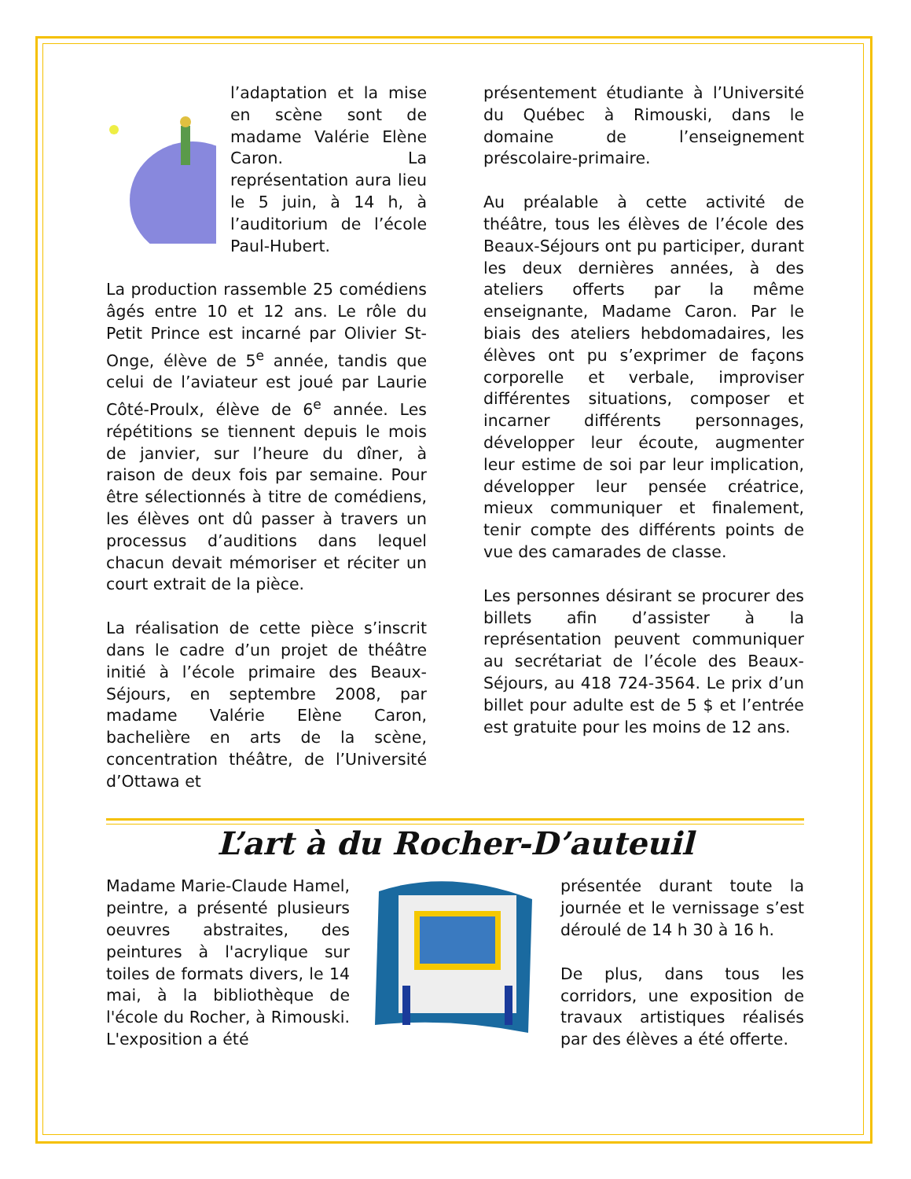l’adaptation et la mise en scène sont de madame Valérie Elène Caron. La représentation aura lieu le 5 juin, à 14 h, à l’auditorium de l’école Paul-Hubert.
La production rassemble 25 comédiens âgés entre 10 et 12 ans. Le rôle du Petit Prince est incarné par Olivier St-Onge, élève de 5<sup>e</sup> année, tandis que celui de l’aviateur est joué par Laurie Côté-Proulx, élève de 6<sup>e</sup> année. Les répétitions se tiennent depuis le mois de janvier, sur l’heure du dîner, à raison de deux fois par semaine. Pour être sélectionnés à titre de comédiens, les élèves ont dû passer à travers un processus d’auditions dans lequel chacun devait mémoriser et réciter un court extrait de la pièce.
La réalisation de cette pièce s’inscrit dans le cadre d’un projet de théâtre initié à l’école primaire des Beaux-Séjours, en septembre 2008, par madame Valérie Elène Caron, bachelière en arts de la scène, concentration théâtre, de l’Université d’Ottawa et
présentement étudiante à l’Université du Québec à Rimouski, dans le domaine de l’enseignement préscolaire-primaire.
Au préalable à cette activité de théâtre, tous les élèves de l’école des Beaux-Séjours ont pu participer, durant les deux dernières années, à des ateliers offerts par la même enseignante, Madame Caron. Par le biais des ateliers hebdomadaires, les élèves ont pu s’exprimer de façons corporelle et verbale, improviser différentes situations, composer et incarner différents personnages, développer leur écoute, augmenter leur estime de soi par leur implication, développer leur pensée créatrice, mieux communiquer et finalement, tenir compte des différents points de vue des camarades de classe.
Les personnes désirant se procurer des billets afin d’assister à la représentation peuvent communiquer au secrétariat de l’école des Beaux-Séjours, au 418 724-3564. Le prix d’un billet pour adulte est de 5 $ et l’entrée est gratuite pour les moins de 12 ans.
L’art à du Rocher-D’auteuil
Madame Marie-Claude Hamel, peintre, a présenté plusieurs oeuvres abstraites, des peintures à l'acrylique sur toiles de formats divers, le 14 mai, à la bibliothèque de l'école du Rocher, à Rimouski. L'exposition a été
présentée durant toute la journée et le vernissage s’est déroulé de 14 h 30 à 16 h.
De plus, dans tous les corridors, une exposition de travaux artistiques réalisés par des élèves a été offerte.